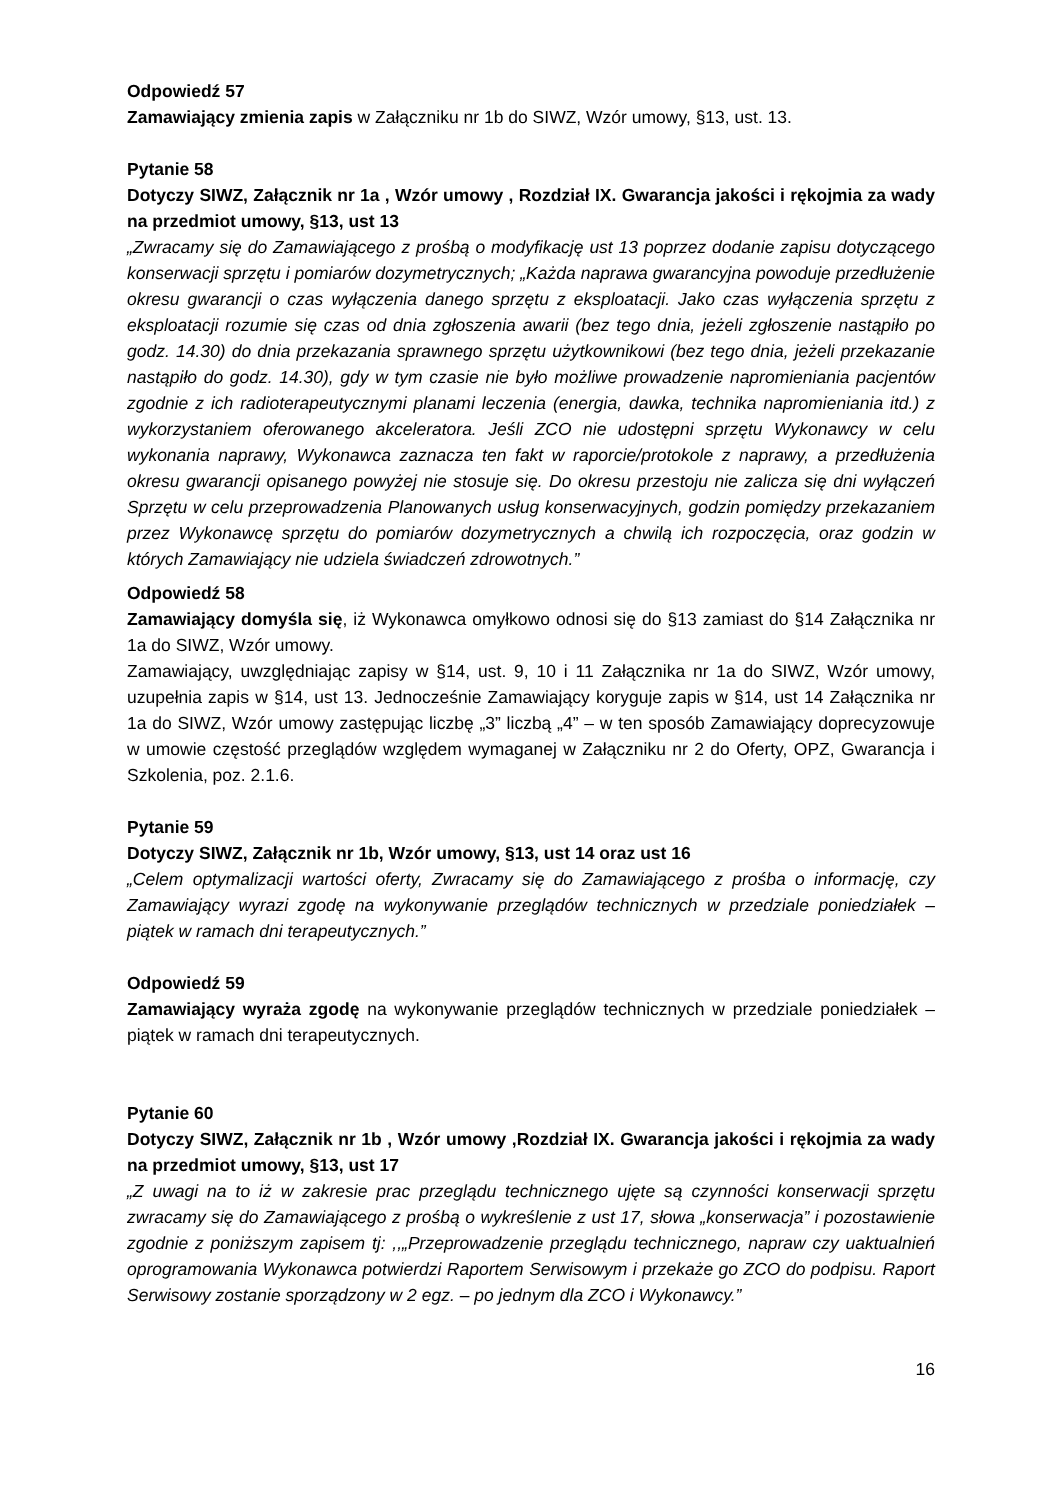Odpowiedź 57
Zamawiający zmienia zapis w Załączniku nr 1b do SIWZ, Wzór umowy, §13, ust. 13.
Pytanie 58
Dotyczy SIWZ, Załącznik nr 1a , Wzór umowy , Rozdział IX. Gwarancja jakości i rękojmia za wady na przedmiot umowy, §13, ust 13
„Zwracamy się do Zamawiającego z prośbą o modyfikację ust 13 poprzez dodanie zapisu dotyczącego konserwacji sprzętu i pomiarów dozymetrycznych; „Każda naprawa gwarancyjna powoduje przedłużenie okresu gwarancji o czas wyłączenia danego sprzętu z eksploatacji. Jako czas wyłączenia sprzętu z eksploatacji rozumie się czas od dnia zgłoszenia awarii (bez tego dnia, jeżeli zgłoszenie nastąpiło po godz. 14.30) do dnia przekazania sprawnego sprzętu użytkownikowi (bez tego dnia, jeżeli przekazanie nastąpiło do godz. 14.30), gdy w tym czasie nie było możliwe prowadzenie napromieniania pacjentów zgodnie z ich radioterapeutycznymi planami leczenia (energia, dawka, technika napromieniania itd.) z wykorzystaniem oferowanego akceleratora. Jeśli ZCO nie udostępni sprzętu Wykonawcy w celu wykonania naprawy, Wykonawca zaznacza ten fakt w raporcie/protokole z naprawy, a przedłużenia okresu gwarancji opisanego powyżej nie stosuje się. Do okresu przestoju nie zalicza się dni wyłączeń Sprzętu w celu przeprowadzenia Planowanych usług konserwacyjnych, godzin pomiędzy przekazaniem przez Wykonawcę sprzętu do pomiarów dozymetrycznych a chwilą ich rozpoczęcia, oraz godzin w których Zamawiający nie udziela świadczeń zdrowotnych.”
Odpowiedź 58
Zamawiający domyśla się, iż Wykonawca omyłkowo odnosi się do §13 zamiast do §14 Załącznika nr 1a do SIWZ, Wzór umowy.
Zamawiający, uwzględniając zapisy w §14, ust. 9, 10 i 11 Załącznika nr 1a do SIWZ, Wzór umowy, uzupełnia zapis w §14, ust 13. Jednocześnie Zamawiający koryguje zapis w §14, ust 14 Załącznika nr 1a do SIWZ, Wzór umowy zastępując liczbę „3” liczbą „4” – w ten sposób Zamawiający doprecyzowuje w umowie częstość przeglądów względem wymaganej w Załączniku nr 2 do Oferty, OPZ, Gwarancja i Szkolenia, poz. 2.1.6.
Pytanie 59
Dotyczy SIWZ, Załącznik nr 1b, Wzór umowy, §13, ust 14 oraz ust 16
„Celem optymalizacji wartości oferty, Zwracamy się do Zamawiającego z prośba o informację, czy Zamawiający wyrazi zgodę na wykonywanie przeglądów technicznych w przedziale poniedziałek – piątek w ramach dni terapeutycznych.”
Odpowiedź 59
Zamawiający wyraża zgodę na wykonywanie przeglądów technicznych w przedziale poniedziałek – piątek w ramach dni terapeutycznych.
Pytanie 60
Dotyczy SIWZ, Załącznik nr 1b , Wzór umowy ,Rozdział IX. Gwarancja jakości i rękojmia za wady na przedmiot umowy, §13, ust 17
„Z uwagi na to iż w zakresie prac przeglądu technicznego ujęte są czynności konserwacji sprzętu zwracamy się do Zamawiającego z prośbą o wykreślenie z ust 17, słowa „konserwacja” i pozostawienie zgodnie z poniższym zapisem tj: ,,„Przeprowadzenie przeglądu technicznego, napraw czy uaktualnień oprogramowania Wykonawca potwierdzi Raportem Serwisowym i przekaże go ZCO do podpisu. Raport Serwisowy zostanie sporządzony w 2 egz. – po jednym dla ZCO i Wykonawcy.”
16